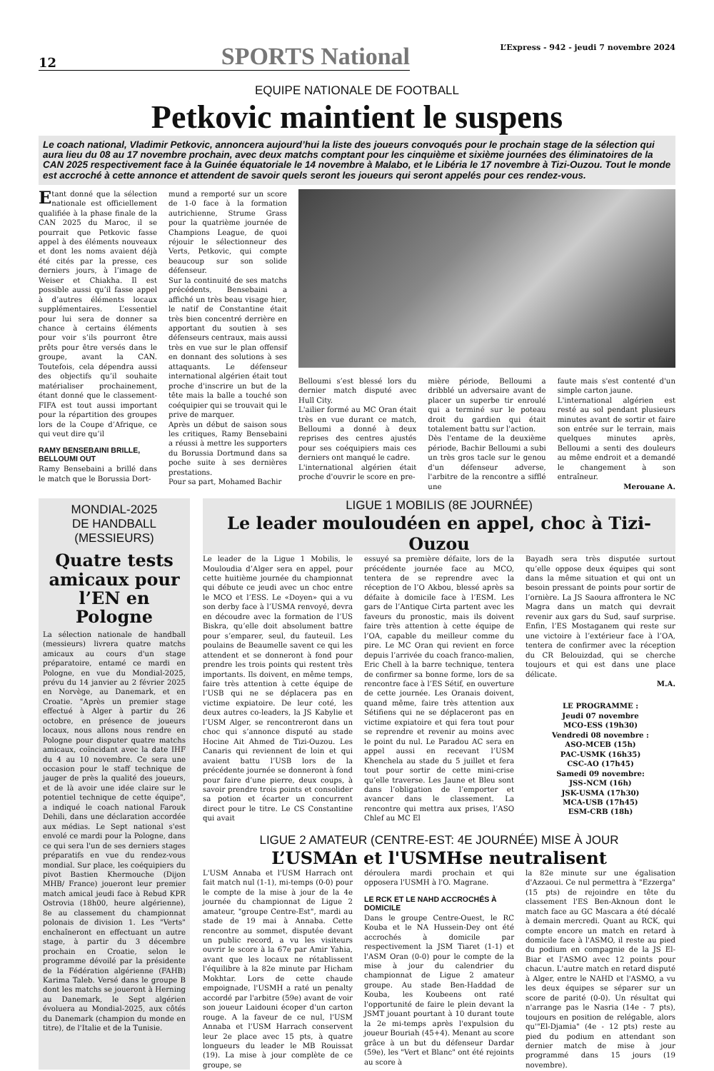12 SPORTS National
L’Express - 942 - jeudi 7 novembre 2024
EQUIPE NATIONALE DE FOOTBALL
Petkovic maintient le suspens
Le coach national, Vladimir Petkovic, annoncera aujourd’hui la liste des joueurs convoqués pour le prochain stage de la sélection qui aura lieu du 08 au 17 novembre prochain, avec deux matchs comptant pour les cinquième et sixième journées des éliminatoires de la CAN 2025 respectivement face à la Guinée équatoriale le 14 novembre à Malabo, et le Libéria le 17 novembre à Tizi-Ouzou. Tout le monde est accroché à cette annonce et attendent de savoir quels seront les joueurs qui seront appelés pour ces rendez-vous.
Etant donné que la sélection nationale est officiellement qualifiée à la phase finale de la CAN 2025 du Maroc, il se pourrait que Petkovic fasse appel à des éléments nouveaux et dont les noms avaient déjà été cités par la presse, ces derniers jours, à l’image de Weiser et Chiakha. Il est possible aussi qu’il fasse appel à d’autres éléments locaux supplémentaires. L’essentiel pour lui sera de donner sa chance à certains éléments pour voir s’ils pourront être prêts pour être versés dans le groupe, avant la CAN. Toutefois, cela dépendra aussi des objectifs qu’il souhaite matérialiser prochainement, étant donné que le classement-FIFA est tout aussi important pour la répartition des groupes lors de la Coupe d’Afrique, ce qui veut dire qu’il
RAMY BENSEBAINI BRILLE, BELLOUMI OUT
Ramy Bensebaini a brillé dans le match que le Borussia Dort-
mund a remporté sur un score de 1-0 face à la formation autrichienne, Strume Grass pour la quatrième journée de Champions League, de quoi réjouir le sélectionneur des Verts, Petkovic, qui compte beaucoup sur son solide défenseur.
Sur la continuité de ses matchs précédents, Bensebaini a affiché un très beau visage hier, le natif de Constantine était très bien concentré derrière en apportant du soutien à ses défenseurs centraux, mais aussi très en vue sur le plan offensif en donnant des solutions à ses attaquants. Le défenseur international algérien était tout proche d'inscrire un but de la tête mais la balle a touché son coéquipier qui se trouvait qui le prive de marquer.
Après un début de saison sous les critiques, Ramy Bensebaini a réussi à mettre les supporters du Borussia Dortmund dans sa poche suite à ses dernières prestations.
Pour sa part, Mohamed Bachir
Belloumi s’est blessé lors du dernier match disputé avec Hull City.
L'ailier formé au MC Oran était très en vue durant ce match, Belloumi a donné à deux reprises des centres ajustés pour ses coéquipiers mais ces derniers ont manqué le cadre.
L'international algérien était proche d'ouvrir le score en pre-
mière période, Belloumi a dribblé un adversaire avant de placer un superbe tir enroulé qui a terminé sur le poteau droit du gardien qui était totalement battu sur l'action.
Dès l'entame de la deuxième période, Bachir Belloumi a subi un très gros tacle sur le genou d'un défenseur adverse, l'arbitre de la rencontre a sifflé une
faute mais s'est contenté d'un simple carton jaune.
L'international algérien est resté au sol pendant plusieurs minutes avant de sortir et faire son entrée sur le terrain, mais quelques minutes après, Belloumi a senti des douleurs au même endroit et a demandé le changement à son entraîneur.
Merouane A.
MONDIAL-2025
DE HANDBALL
(MESSIEURS)
Quatre tests amicaux pour l’EN en Pologne
La sélection nationale de handball (messieurs) livrera quatre matchs amicaux au cours d'un stage préparatoire, entamé ce mardi en Pologne, en vue du Mondial-2025, prévu du 14 janvier au 2 février 2025 en Norvège, au Danemark, et en Croatie. "Après un premier stage effectué à Alger à partir du 26 octobre, en présence de joueurs locaux, nous allons nous rendre en Pologne pour disputer quatre matchs amicaux, coïncidant avec la date IHF du 4 au 10 novembre. Ce sera une occasion pour le staff technique de jauger de près la qualité des joueurs, et de là avoir une idée claire sur le potentiel technique de cette équipe", a indiqué le coach national Farouk Dehili, dans une déclaration accordée aux médias. Le Sept national s'est envolé ce mardi pour la Pologne, dans ce qui sera l'un de ses derniers stages préparatifs en vue du rendez-vous mondial. Sur place, les coéquipiers du pivot Bastien Khermouche (Dijon MHB/ France) joueront leur premier match amical jeudi face à Rebud KPR Ostrovia (18h00, heure algérienne), 8e au classement du championnat polonais de division 1. Les "Verts" enchaîneront en effectuant un autre stage, à partir du 3 décembre prochain en Croatie, selon le programme dévoilé par la présidente de la Fédération algérienne (FAHB) Karima Taleb. Versé dans le groupe B dont les matchs se joueront à Herning au Danemark, le Sept algérien évoluera au Mondial-2025, aux côtés du Danemark (champion du monde en titre), de l'Italie et de la Tunisie.
LIGUE 1 MOBILIS (8E JOURNÉE)
Le leader mouloudéen en appel, choc à Tizi-Ouzou
Le leader de la Ligue 1 Mobilis, le Mouloudia d’Alger sera en appel, pour cette huitième journée du championnat qui débute ce jeudi avec un choc entre le MCO et l’ESS. Le «Doyen» qui a vu son derby face à l’USMA renvoyé, devra en découdre avec la formation de l’US Biskra, qu’elle doit absolument battre pour s’emparer, seul, du fauteuil. Les poulains de Beaumelle savent ce qui les attendent et se donneront à fond pour prendre les trois points qui restent très importants. Ils doivent, en même temps, faire très attention à cette équipe de l’USB qui ne se déplacera pas en victime expiatoire. De leur coté, les deux autres co-leaders, la JS Kabylie et l’USM Alger, se rencontreront dans un choc qui s’annonce disputé au stade Hocine Ait Ahmed de Tizi-Ouzou. Les Canaris qui reviennent de loin et qui avaient battu l’USB lors de la précédente journée se donneront à fond pour faire d’une pierre, deux coups, à savoir prendre trois points et consolider sa potion et écarter un concurrent direct pour le titre. Le CS Constantine qui avait
essuyé sa première défaite, lors de la précédente journée face au MCO, tentera de se reprendre avec la réception de l’O Akbou, blessé après sa défaite à domicile face à l’ESM. Les gars de l’Antique Cirta partent avec les faveurs du pronostic, mais ils doivent faire très attention à cette équipe de l’OA, capable du meilleur comme du pire. Le MC Oran qui revient en force depuis l’arrivée du coach franco-malien, Eric Chell à la barre technique, tentera de confirmer sa bonne forme, lors de sa rencontre face à l’ES Sétif, en ouverture de cette journée. Les Oranais doivent, quand même, faire très attention aux Sétifiens qui ne se déplaceront pas en victime expiatoire et qui fera tout pour se reprendre et revenir au moins avec le point du nul. Le Paradou AC sera en appel aussi en recevant l’USM Khenchela au stade du 5 juillet et fera tout pour sortir de cette mini-crise qu’elle traverse. Les Jaune et Bleu sont dans l’obligation de l’emporter et avancer dans le classement. La rencontre qui mettra aux prises, l’ASO Chlef au MC El
Bayadh sera très disputée surtout qu’elle oppose deux équipes qui sont dans la même situation et qui ont un besoin pressant de points pour sortir de l’ornière. La JS Saoura affrontera le NC Magra dans un match qui devrait revenir aux gars du Sud, sauf surprise. Enfin, l’ES Mostaganem qui reste sur une victoire à l’extérieur face à l’OA, tentera de confirmer avec la réception du CR Belouizdad, qui se cherche toujours et qui est dans une place délicate.
M.A.
LE PROGRAMME :
Jeudi 07 novembre
MCO-ESS (19h30)
Vendredi 08 novembre :
ASO-MCEB (15h)
PAC-USMK (16h35)
CSC-AO (17h45)
Samedi 09 novembre:
JSS-NCM (16h)
JSK-USMA (17h30)
MCA-USB (17h45)
ESM-CRB (18h)
LIGUE 2 AMATEUR (CENTRE-EST: 4E JOURNÉE) MISE À JOUR
L’USMAn et l'USMHse neutralisent
L'USM Annaba et l'USM Harrach ont fait match nul (1-1), mi-temps (0-0) pour le compte de la mise à jour de la 4e journée du championnat de Ligue 2 amateur, "groupe Centre-Est", mardi au stade de 19 mai à Annaba. Cette rencontre au sommet, disputée devant un public record, a vu les visiteurs ouvrir le score à la 67e par Amir Yahia, avant que les locaux ne rétablissent l'équilibre à la 82e minute par Hicham Mokhtar. Lors de cette chaude empoignade, l'USMH a raté un penalty accordé par l'arbitre (59e) avant de voir son joueur Laidouni écoper d'un carton rouge. A la faveur de ce nul, l'USM Annaba et l'USM Harrach conservent leur 2e place avec 15 pts, à quatre longueurs du leader le MB Rouissat (19). La mise à jour complète de ce groupe, se
déroulera mardi prochain et qui opposera l'USMH à l'O. Magrane.
LE RCK ET LE NAHD ACCROCHÉS À DOMICILE
Dans le groupe Centre-Ouest, le RC Kouba et le NA Hussein-Dey ont été accrochés à domicile par respectivement la JSM Tiaret (1-1) et l'ASM Oran (0-0) pour le compte de la mise à jour du calendrier du championnat de Ligue 2 amateur groupe. Au stade Ben-Haddad de Kouba, les Koubeens ont raté l'opportunité de faire le plein devant la JSMT jouant pourtant à 10 durant toute la 2e mi-temps après l'expulsion du joueur Bouriah (45+4). Menant au score grâce à un but du défenseur Dardar (59e), les "Vert et Blanc" ont été rejoints au score à
la 82e minute sur une égalisation d'Azzaoui. Ce nul permettra à "Ezzerga" (15 pts) de rejoindre en tête du classement l'ES Ben-Aknoun dont le match face au GC Mascara a été décalé à demain mercredi. Quant au RCK, qui compte encore un match en retard à domicile face à l'ASMO, il reste au pied du podium en compagnie de la JS El-Biar et l'ASMO avec 12 points pour chacun. L'autre match en retard disputé à Alger, entre le NAHD et l'ASMO, a vu les deux équipes se séparer sur un score de parité (0-0). Un résultat qui n'arrange pas le Nasria (14e - 7 pts), toujours en position de relégable, alors qu'"El-Djamia" (4e - 12 pts) reste au pied du podium en attendant son dernier match de mise à jour programmé dans 15 jours (19 novembre).